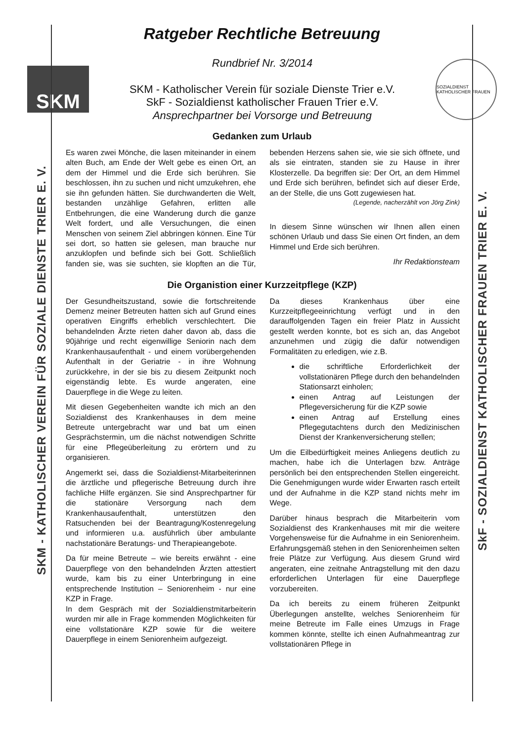SKM - KATHOLISCHER VEREIN FÜR SOZIALE DIENSTE TRIER E. V.
SkF - SOZIALDIENST KATHOLISCHER FRAUEN TRIER E. V.
Ratgeber Rechtliche Betreuung
SKM
Rundbrief Nr. 3/2014
SKM - Katholischer Verein für soziale Dienste Trier e.V.
SkF - Sozialdienst katholischer Frauen Trier e.V.
Ansprechpartner bei Vorsorge und Betreuung
SOZIALDIENST KATHOLISCHER FRAUEN
Gedanken zum Urlaub
Es waren zwei Mönche, die lasen miteinander in einem alten Buch, am Ende der Welt gebe es einen Ort, an dem der Himmel und die Erde sich berühren. Sie beschlossen, ihn zu suchen und nicht umzukehren, ehe sie ihn gefunden hätten. Sie durchwanderten die Welt, bestanden unzählige Gefahren, erlitten alle Entbehrungen, die eine Wanderung durch die ganze Welt fordert, und alle Versuchungen, die einen Menschen von seinem Ziel abbringen können. Eine Tür sei dort, so hatten sie gelesen, man brauche nur anzuklopfen und befinde sich bei Gott. Schließlich fanden sie, was sie suchten, sie klopften an die Tür, bebenden Herzens sahen sie, wie sie sich öffnete, und als sie eintraten, standen sie zu Hause in ihrer Klosterzelle. Da begriffen sie: Der Ort, an dem Himmel und Erde sich berühren, befindet sich auf dieser Erde, an der Stelle, die uns Gott zugewiesen hat.
(Legende, nacherzählt von Jörg Zink)
In diesem Sinne wünschen wir Ihnen allen einen schönen Urlaub und dass Sie einen Ort finden, an dem Himmel und Erde sich berühren.
Ihr Redaktionsteam
Die Organistion einer Kurzzeitpflege (KZP)
Der Gesundheitszustand, sowie die fortschreitende Demenz meiner Betreuten hatten sich auf Grund eines operativen Eingriffs erheblich verschlechtert. Die behandelnden Ärzte rieten daher davon ab, dass die 90jährige und recht eigenwillige Seniorin nach dem Krankenhausaufenthalt - und einem vorübergehenden Aufenthalt in der Geriatrie - in ihre Wohnung zurückkehre, in der sie bis zu diesem Zeitpunkt noch eigenständig lebte. Es wurde angeraten, eine Dauerpflege in die Wege zu leiten.
Mit diesen Gegebenheiten wandte ich mich an den Sozialdienst des Krankenhauses in dem meine Betreute untergebracht war und bat um einen Gesprächstermin, um die nächst notwendigen Schritte für eine Pflegeüberleitung zu erörtern und zu organisieren.
Angemerkt sei, dass die Sozialdienst-Mitarbeiterinnen die ärztliche und pflegerische Betreuung durch ihre fachliche Hilfe ergänzen. Sie sind Ansprechpartner für die stationäre Versorgung nach dem Krankenhausaufenthalt, unterstützen den Ratsuchenden bei der Beantragung/Kostenregelung und informieren u.a. ausführlich über ambulante nachstationäre Beratungs- und Therapieangebote.
Da für meine Betreute – wie bereits erwähnt - eine Dauerpflege von den behandelnden Ärzten attestiert wurde, kam bis zu einer Unterbringung in eine entsprechende Institution – Seniorenheim - nur eine KZP in Frage.
In dem Gespräch mit der Sozialdienstmitarbeiterin wurden mir alle in Frage kommenden Möglichkeiten für eine vollstationäre KZP sowie für die weitere Dauerpflege in einem Seniorenheim aufgezeigt.
Da dieses Krankenhaus über eine Kurzzeitpflegeeinrichtung verfügt und in den darauffolgenden Tagen ein freier Platz in Aussicht gestellt werden konnte, bot es sich an, das Angebot anzunehmen und zügig die dafür notwendigen Formalitäten zu erledigen, wie z.B.
die schriftliche Erforderlichkeit der vollstationären Pflege durch den behandelnden Stationsarzt einholen;
einen Antrag auf Leistungen der Pflegeversicherung für die KZP sowie
einen Antrag auf Erstellung eines Pflegegutachtens durch den Medizinischen Dienst der Krankenversicherung stellen;
Um die Eilbedürftigkeit meines Anliegens deutlich zu machen, habe ich die Unterlagen bzw. Anträge persönlich bei den entsprechenden Stellen eingereicht. Die Genehmigungen wurde wider Erwarten rasch erteilt und der Aufnahme in die KZP stand nichts mehr im Wege.
Darüber hinaus besprach die Mitarbeiterin vom Sozialdienst des Krankenhauses mit mir die weitere Vorgehensweise für die Aufnahme in ein Seniorenheim. Erfahrungsgemäß stehen in den Seniorenheimen selten freie Plätze zur Verfügung. Aus diesem Grund wird angeraten, eine zeitnahe Antragstellung mit den dazu erforderlichen Unterlagen für eine Dauerpflege vorzubereiten.
Da ich bereits zu einem früheren Zeitpunkt Überlegungen anstellte, welches Seniorenheim für meine Betreute im Falle eines Umzugs in Frage kommen könnte, stellte ich einen Aufnahmeantrag zur vollstationären Pflege in